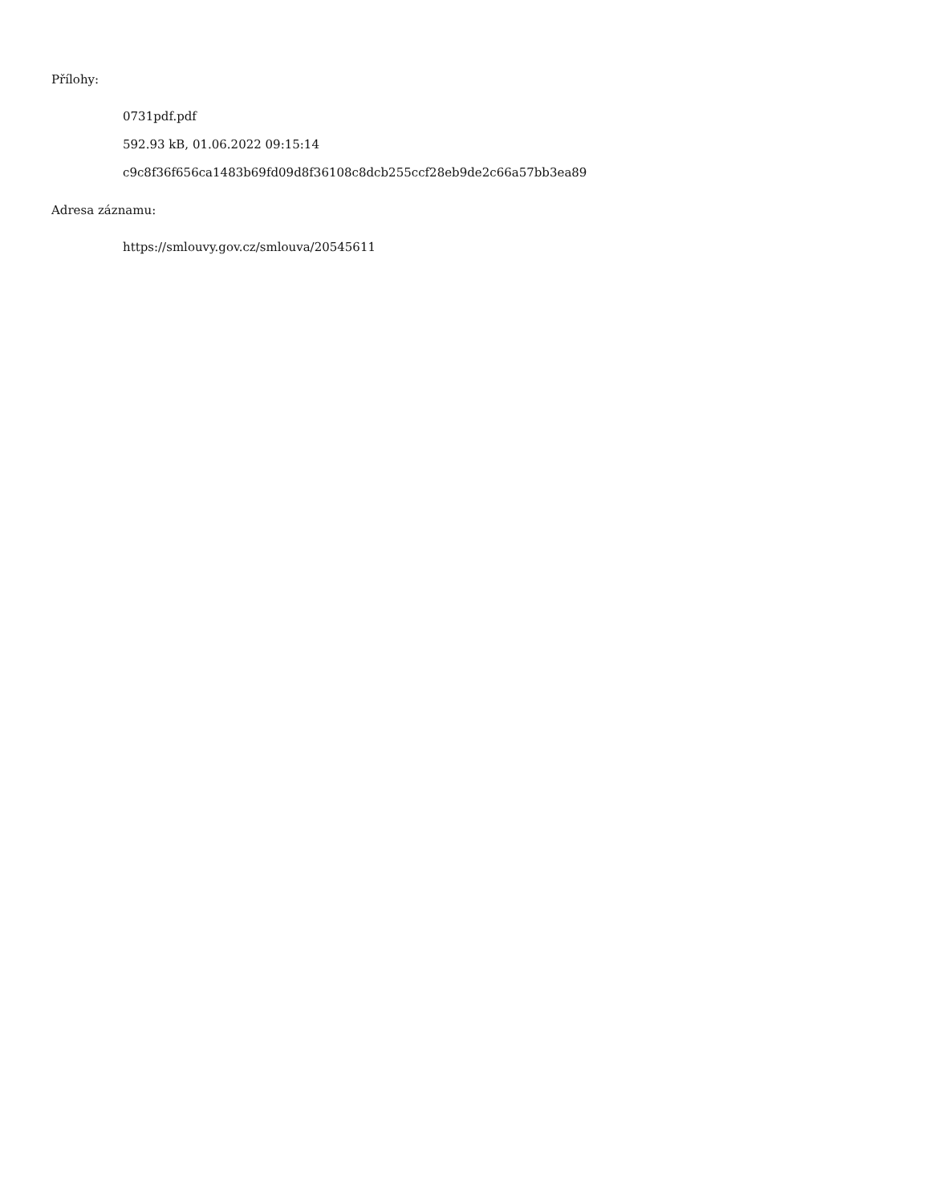Přílohy:
0731pdf.pdf
592.93 kB, 01.06.2022 09:15:14
c9c8f36f656ca1483b69fd09d8f36108c8dcb255ccf28eb9de2c66a57bb3ea89
Adresa záznamu:
https://smlouvy.gov.cz/smlouva/20545611